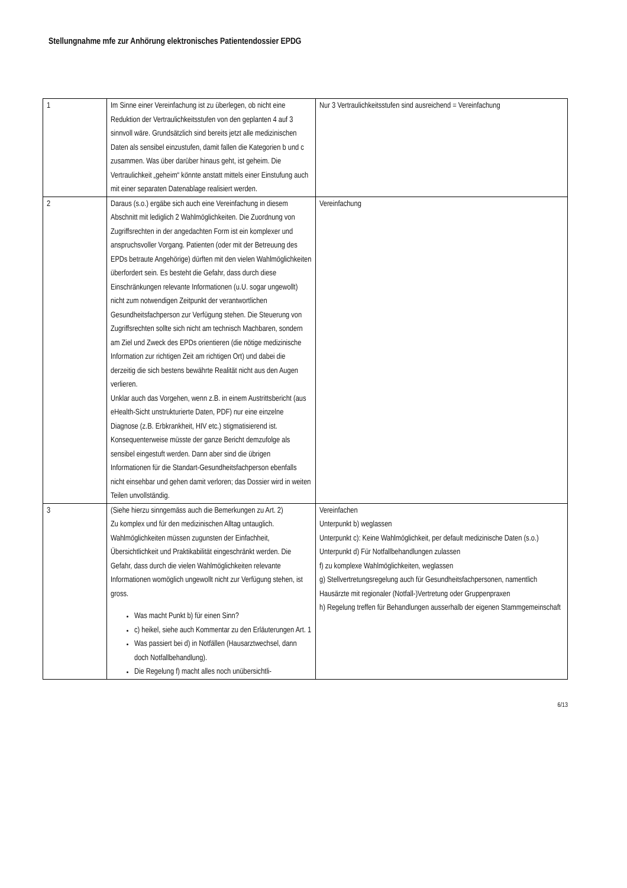Stellungnahme mfe zur Anhörung elektronisches Patientendossier EPDG
| 1 | Im Sinne einer Vereinfachung ist zu überlegen, ob nicht eine Reduktion der Vertraulichkeitsstufen von den geplanten 4 auf 3 sinnvoll wäre. Grundsätzlich sind bereits jetzt alle medizinischen Daten als sensibel einzustufen, damit fallen die Kategorien b und c zusammen. Was über darüber hinaus geht, ist geheim. Die Vertraulichkeit „geheim“ könnte anstatt mittels einer Einstufung auch mit einer separaten Datenablage realisiert werden. | Nur 3 Vertraulichkeitsstufen sind ausreichend = Vereinfachung |
| 2 | Daraus (s.o.) ergäbe sich auch eine Vereinfachung in diesem Abschnitt mit lediglich 2 Wahlmöglichkeiten. Die Zuordnung von Zugriffsrechten in der angedachten Form ist ein komplexer und anspruchsvoller Vorgang. Patienten (oder mit der Betreuung des EPDs betraute Angehörige) dürften mit den vielen Wahlmöglichkeiten überfordert sein. Es besteht die Gefahr, dass durch diese Einschränkungen relevante Informationen (u.U. sogar ungewollt) nicht zum notwendigen Zeitpunkt der verantwortlichen Gesundheitsfachperson zur Verfügung stehen. Die Steuerung von Zugriffsrechten sollte sich nicht am technisch Machbaren, sondern am Ziel und Zweck des EPDs orientieren (die nötige medizinische Information zur richtigen Zeit am richtigen Ort) und dabei die derzeitig die sich bestens bewährte Realität nicht aus den Augen verlieren. Unklar auch das Vorgehen, wenn z.B. in einem Austrittsbericht (aus eHealth-Sicht unstrukturierte Daten, PDF) nur eine einzelne Diagnose (z.B. Erbkrankheit, HIV etc.) stigmatisierend ist. Konsequenterweise müsste der ganze Bericht demzufolge als sensibel eingestuft werden. Dann aber sind die übrigen Informationen für die Standart-Gesundheitsfachperson ebenfalls nicht einsehbar und gehen damit verloren; das Dossier wird in weiten Teilen unvollständig. | Vereinfachung |
| 3 | (Siehe hierzu sinngemäss auch die Bemerkungen zu Art. 2) Zu komplex und für den medizinischen Alltag untauglich. Wahlmöglichkeiten müssen zugunsten der Einfachheit, Übersichtlichkeit und Praktikabilität eingeschränkt werden. Die Gefahr, dass durch die vielen Wahlmöglichkeiten relevante Informationen womöglich ungewollt nicht zur Verfügung stehen, ist gross. Was macht Punkt b) für einen Sinn? c) heikel, siehe auch Kommentar zu den Erläuterungen Art. 1 Was passiert bei d) in Notfällen (Hausarztwechsel, dann doch Notfallbehandlung). Die Regelung f) macht alles noch unübersichtli- | Vereinfachen Unterpunkt b) weglassen Unterpunkt c): Keine Wahlmöglichkeit, per default medizinische Daten (s.o.) Unterpunkt d) Für Notfallbehandlungen zulassen f) zu komplexe Wahlmöglichkeiten, weglassen g) Stellvertretungsregelung auch für Gesundheitsfachpersonen, namentlich Hausärzte mit regionaler (Notfall-)Vertretung oder Gruppenpraxen h) Regelung treffen für Behandlungen ausserhalb der eigenen Stammgemeinschaft |
6/13